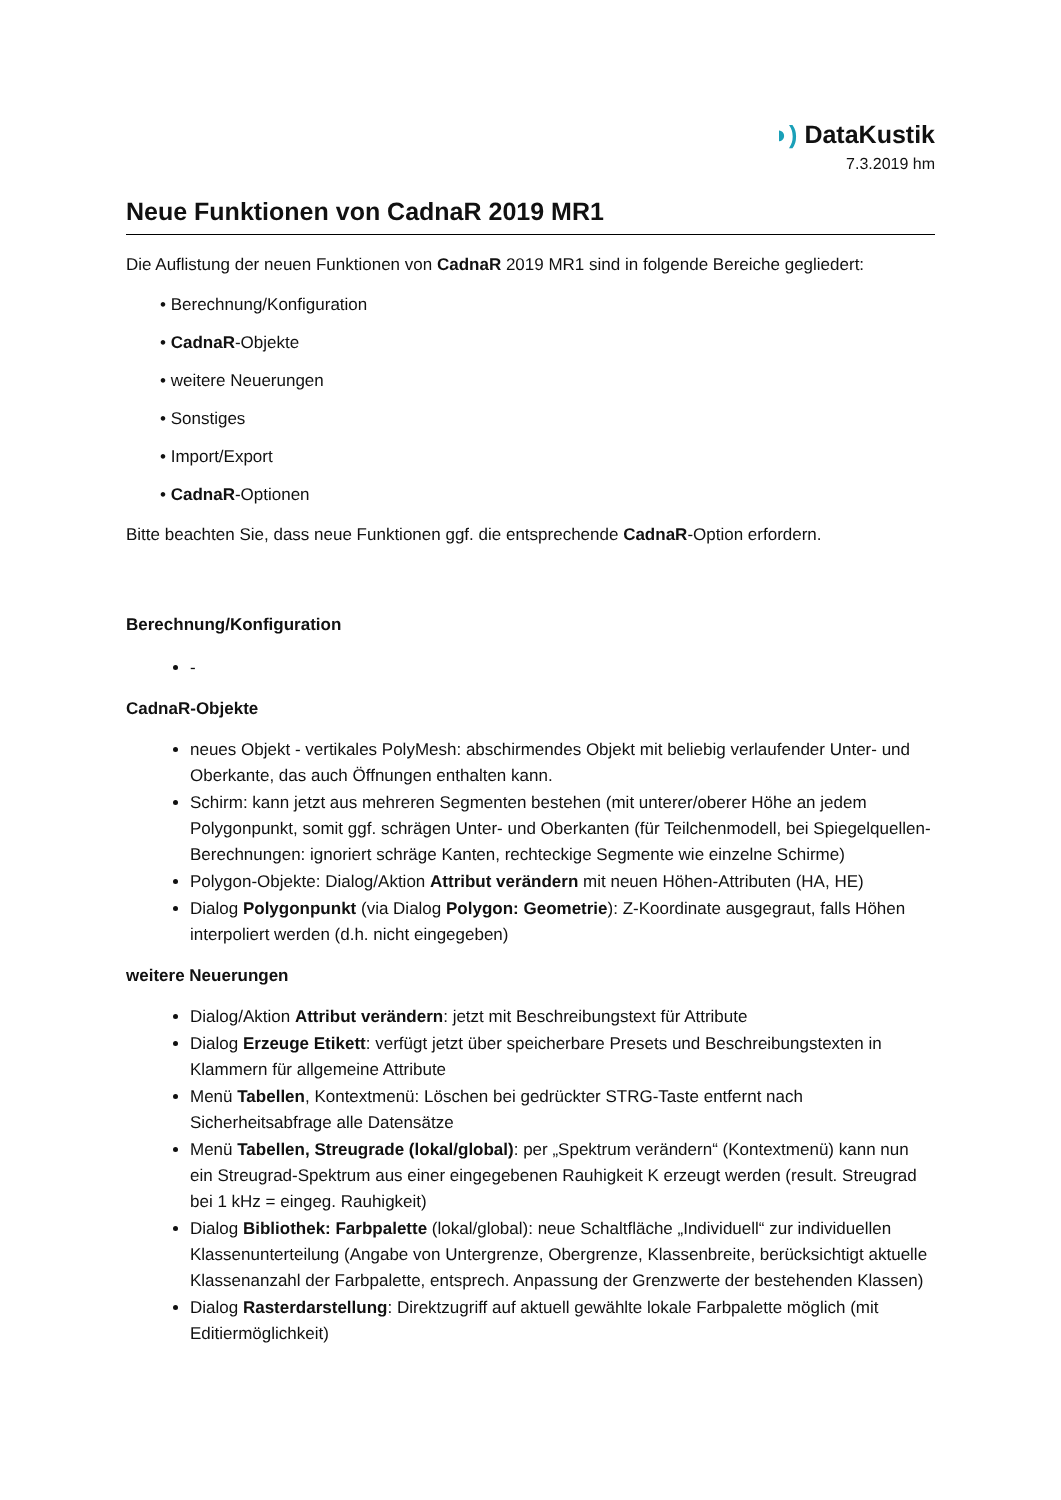◗) DataKustik
7.3.2019 hm
Neue Funktionen von CadnaR 2019 MR1
Die Auflistung der neuen Funktionen von CadnaR 2019 MR1 sind in folgende Bereiche gegliedert:
• Berechnung/Konfiguration
• CadnaR-Objekte
• weitere Neuerungen
• Sonstiges
• Import/Export
• CadnaR-Optionen
Bitte beachten Sie, dass neue Funktionen ggf. die entsprechende CadnaR-Option erfordern.
Berechnung/Konfiguration
-
CadnaR-Objekte
neues Objekt - vertikales PolyMesh: abschirmendes Objekt mit beliebig verlaufender Unter- und Oberkante, das auch Öffnungen enthalten kann.
Schirm: kann jetzt aus mehreren Segmenten bestehen (mit unterer/oberer Höhe an jedem Polygonpunkt, somit ggf. schrägen Unter- und Oberkanten (für Teilchenmodell, bei Spiegelquellen-Berechnungen: ignoriert schräge Kanten, rechteckige Segmente wie einzelne Schirme)
Polygon-Objekte: Dialog/Aktion Attribut verändern mit neuen Höhen-Attributen (HA, HE)
Dialog Polygonpunkt (via Dialog Polygon: Geometrie): Z-Koordinate ausgegraut, falls Höhen interpoliert werden (d.h. nicht eingegeben)
weitere Neuerungen
Dialog/Aktion Attribut verändern: jetzt mit Beschreibungstext für Attribute
Dialog Erzeuge Etikett: verfügt jetzt über speicherbare Presets und Beschreibungstexten in Klammern für allgemeine Attribute
Menü Tabellen, Kontextmenü: Löschen bei gedrückter STRG-Taste entfernt nach Sicherheitsabfrage alle Datensätze
Menü Tabellen, Streugrade (lokal/global): per „Spektrum verändern“ (Kontextmenü) kann nun ein Streugrad-Spektrum aus einer eingegebenen Rauhigkeit K erzeugt werden (result. Streugrad bei 1 kHz = eingeg. Rauhigkeit)
Dialog Bibliothek: Farbpalette (lokal/global): neue Schaltfläche „Individuell“ zur individuellen Klassenunterteilung (Angabe von Untergrenze, Obergrenze, Klassenbreite, berücksichtigt aktuelle Klassenanzahl der Farbpalette, entsprech. Anpassung der Grenzwerte der bestehenden Klassen)
Dialog Rasterdarstellung: Direktzugriff auf aktuell gewählte lokale Farbpalette möglich (mit Editiermöglichkeit)